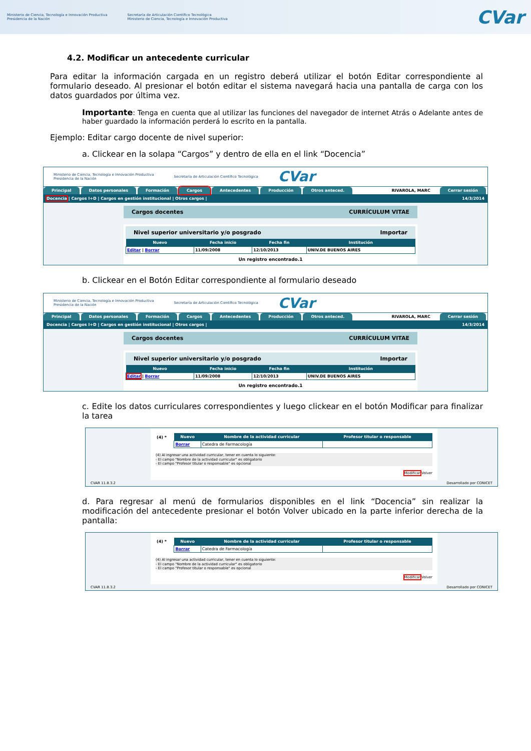Ministerio de Ciencia, Tecnología e Innovación Productiva
Presidencia de la Nación
Secretaría de Articulación Científico Tecnológica
Ministerio de Ciencia, Tecnología e Innovación Productiva
CVar
4.2. Modificar un antecedente curricular
Para editar la información cargada en un registro deberá utilizar el botón Editar correspondiente al formulario deseado. Al presionar el botón editar el sistema navegará hacia una pantalla de carga con los datos guardados por última vez.
Importante: Tenga en cuenta que al utilizar las funciones del navegador de internet Atrás o Adelante antes de haber guardado la información perderá lo escrito en la pantalla.
Ejemplo: Editar cargo docente de nivel superior:
a. Clickear en la solapa “Cargos” y dentro de ella en el link “Docencia”
Ministerio de Ciencia, Tecnología e Innovación Productiva
Presidencia de la Nación Secretaría de Articulación Científico Tecnológica CVar
Principal Datos personales Formación Cargos Antecedentes Producción Otros anteced. RIVAROLA, MARC Cerrar sesión
Docencia | Cargos I+D | Cargos en gestión institucional | Otros cargos | 14/3/2014
Cargos docentes CURRÍCULUM VITAE
Nivel superior universitario y/o posgrado Importar
| Nuevo | Fecha inicio | Fecha fin | Institución |
| --- | --- | --- | --- |
| Editar / Borrar | 11/09/2008 | 12/10/2013 | UNIV.DE BUENOS AIRES |
Un registro encontrado.1
b. Clickear en el Botón Editar correspondiente al formulario deseado
Ministerio de Ciencia, Tecnología e Innovación Productiva
Presidencia de la Nación Secretaría de Articulación Científico Tecnológica CVar
Principal Datos personales Formación Cargos Antecedentes Producción Otros anteced. RIVAROLA, MARC Cerrar sesión
Docencia | Cargos I+D | Cargos en gestión institucional | Otros cargos | 14/3/2014
Cargos docentes CURRÍCULUM VITAE
Nivel superior universitario y/o posgrado Importar
| Nuevo | Fecha inicio | Fecha fin | Institución |
| --- | --- | --- | --- |
| Editar / Borrar | 11/09/2008 | 12/10/2013 | UNIV.DE BUENOS AIRES |
Un registro encontrado.1
c. Edite los datos curriculares correspondientes y luego clickear en el botón Modificar para finalizar la tarea
| (4) * | Nuevo | Nombre de la actividad curricular | Profesor titular o responsable |
| | Borrar | Catedra de Farmacología | |
(4) Al ingresar una actividad curricular, tener en cuenta lo siguiente:
- El campo "Nombre de la actividad curricular" es obligatorio
- El campo "Profesor titular o responsable" es opcional
Modificar Volver
CVAR 11.8.3.2 Desarrollado por CONICET
d. Para regresar al menú de formularios disponibles en el link “Docencia” sin realizar la modificación del antecedente presionar el botón Volver ubicado en la parte inferior derecha de la pantalla:
| (4) * | Nuevo | Nombre de la actividad curricular | Profesor titular o responsable |
| | Borrar | Catedra de Farmacología | |
(4) Al ingresar una actividad curricular, tener en cuenta lo siguiente:
- El campo "Nombre de la actividad curricular" es obligatorio
- El campo "Profesor titular o responsable" es opcional
Modificar Volver
CVAR 11.8.3.2 Desarrollado por CONICET